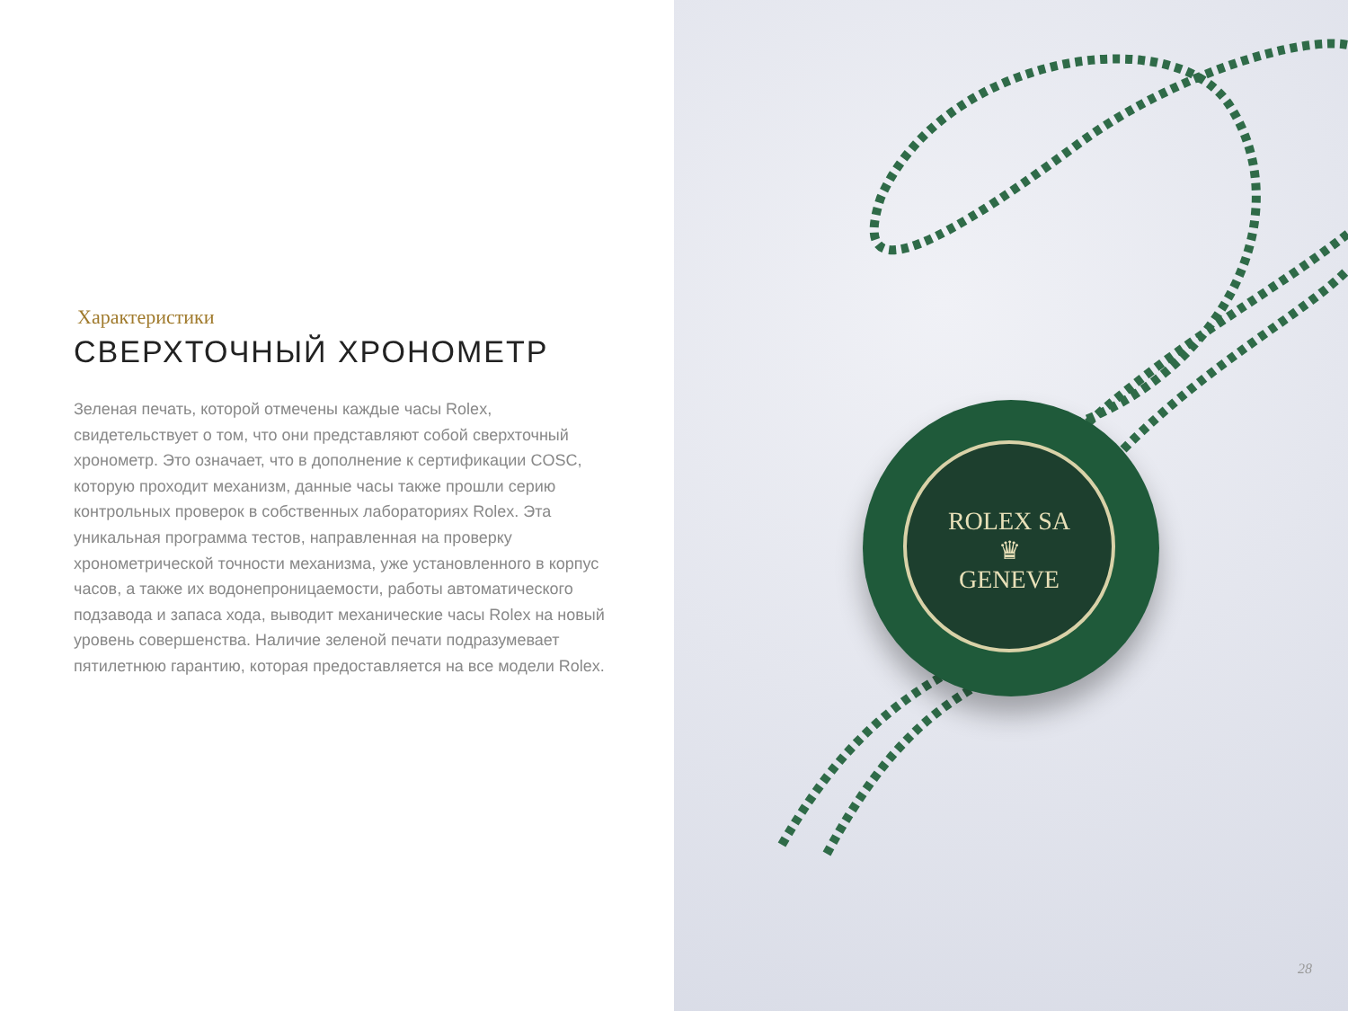Характеристики
СВЕРХТОЧНЫЙ ХРОНОМЕТР
Зеленая печать, которой отмечены каждые часы Rolex, свидетельствует о том, что они представляют собой сверхточный хронометр. Это означает, что в дополнение к сертификации COSC, которую проходит механизм, данные часы также прошли серию контрольных проверок в собственных лабораториях Rolex. Эта уникальная программа тестов, направленная на проверку хронометрической точности механизма, уже установленного в корпус часов, а также их водонепроницаемости, работы автоматического подзавода и запаса хода, выводит механические часы Rolex на новый уровень совершенства. Наличие зеленой печати подразумевает пятилетнюю гарантию, которая предоставляется на все модели Rolex.
ROLEX SA
♛
GENEVE
28